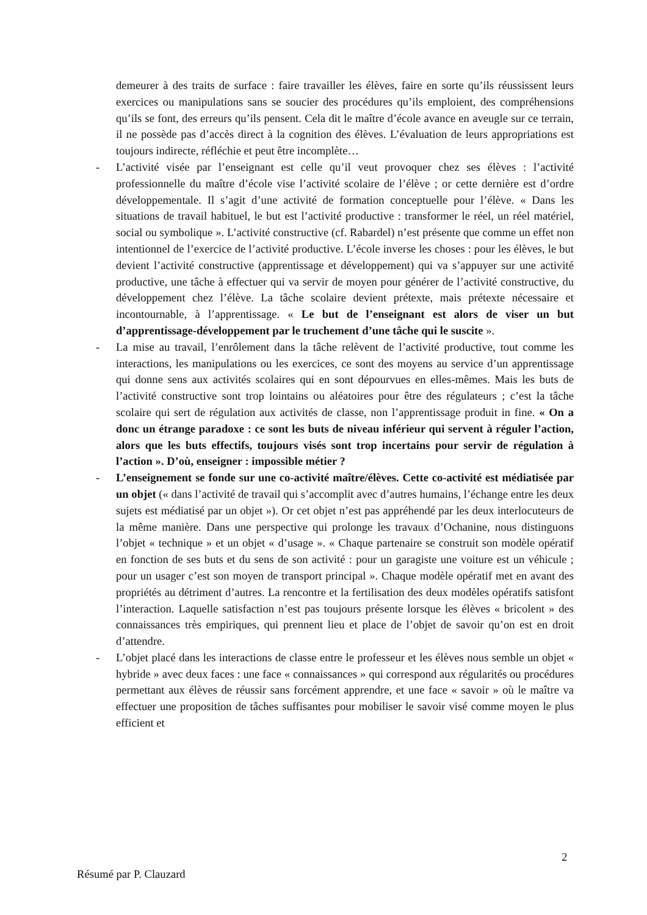demeurer à des traits de surface : faire travailler les élèves, faire en sorte qu’ils réussissent leurs exercices ou manipulations sans se soucier des procédures qu’ils emploient, des compréhensions qu’ils se font, des erreurs qu’ils pensent. Cela dit le maître d’école avance en aveugle sur ce terrain, il ne possède pas d’accès direct à la cognition des élèves. L’évaluation de leurs appropriations est toujours indirecte, réfléchie et peut être incomplète…
- L’activité visée par l’enseignant est celle qu’il veut provoquer chez ses élèves : l’activité professionnelle du maître d’école vise l’activité scolaire de l’élève ; or cette dernière est d’ordre développementale. Il s’agit d’une activité de formation conceptuelle pour l’élève. « Dans les situations de travail habituel, le but est l’activité productive : transformer le réel, un réel matériel, social ou symbolique ». L’activité constructive (cf. Rabardel) n’est présente que comme un effet non intentionnel de l’exercice de l’activité productive. L’école inverse les choses : pour les élèves, le but devient l’activité constructive (apprentissage et développement) qui va s’appuyer sur une activité productive, une tâche à effectuer qui va servir de moyen pour générer de l’activité constructive, du développement chez l’élève. La tâche scolaire devient prétexte, mais prétexte nécessaire et incontournable, à l’apprentissage. « Le but de l’enseignant est alors de viser un but d’apprentissage-développement par le truchement d’une tâche qui le suscite ».
- La mise au travail, l’enrôlement dans la tâche relèvent de l’activité productive, tout comme les interactions, les manipulations ou les exercices, ce sont des moyens au service d’un apprentissage qui donne sens aux activités scolaires qui en sont dépourvues en elles-mêmes. Mais les buts de l’activité constructive sont trop lointains ou aléatoires pour être des régulateurs ; c’est la tâche scolaire qui sert de régulation aux activités de classe, non l’apprentissage produit in fine. « On a donc un étrange paradoxe : ce sont les buts de niveau inférieur qui servent à réguler l’action, alors que les buts effectifs, toujours visés sont trop incertains pour servir de régulation à l’action ». D’où, enseigner : impossible métier ?
- L’enseignement se fonde sur une co-activité maître/élèves. Cette co-activité est médiatisée par un objet (« dans l’activité de travail qui s’accomplit avec d’autres humains, l’échange entre les deux sujets est médiatisé par un objet »). Or cet objet n’est pas appréhendé par les deux interlocuteurs de la même manière. Dans une perspective qui prolonge les travaux d’Ochanine, nous distinguons l’objet « technique » et un objet « d’usage ». « Chaque partenaire se construit son modèle opératif en fonction de ses buts et du sens de son activité : pour un garagiste une voiture est un véhicule ; pour un usager c’est son moyen de transport principal ». Chaque modèle opératif met en avant des propriétés au détriment d’autres. La rencontre et la fertilisation des deux modèles opératifs satisfont l’interaction. Laquelle satisfaction n’est pas toujours présente lorsque les élèves « bricolent » des connaissances très empiriques, qui prennent lieu et place de l’objet de savoir qu’on est en droit d’attendre.
- L’objet placé dans les interactions de classe entre le professeur et les élèves nous semble un objet « hybride » avec deux faces : une face « connaissances » qui correspond aux régularités ou procédures permettant aux élèves de réussir sans forcément apprendre, et une face « savoir » où le maître va effectuer une proposition de tâches suffisantes pour mobiliser le savoir visé comme moyen le plus efficient et
2
Résumé par P. Clauzard